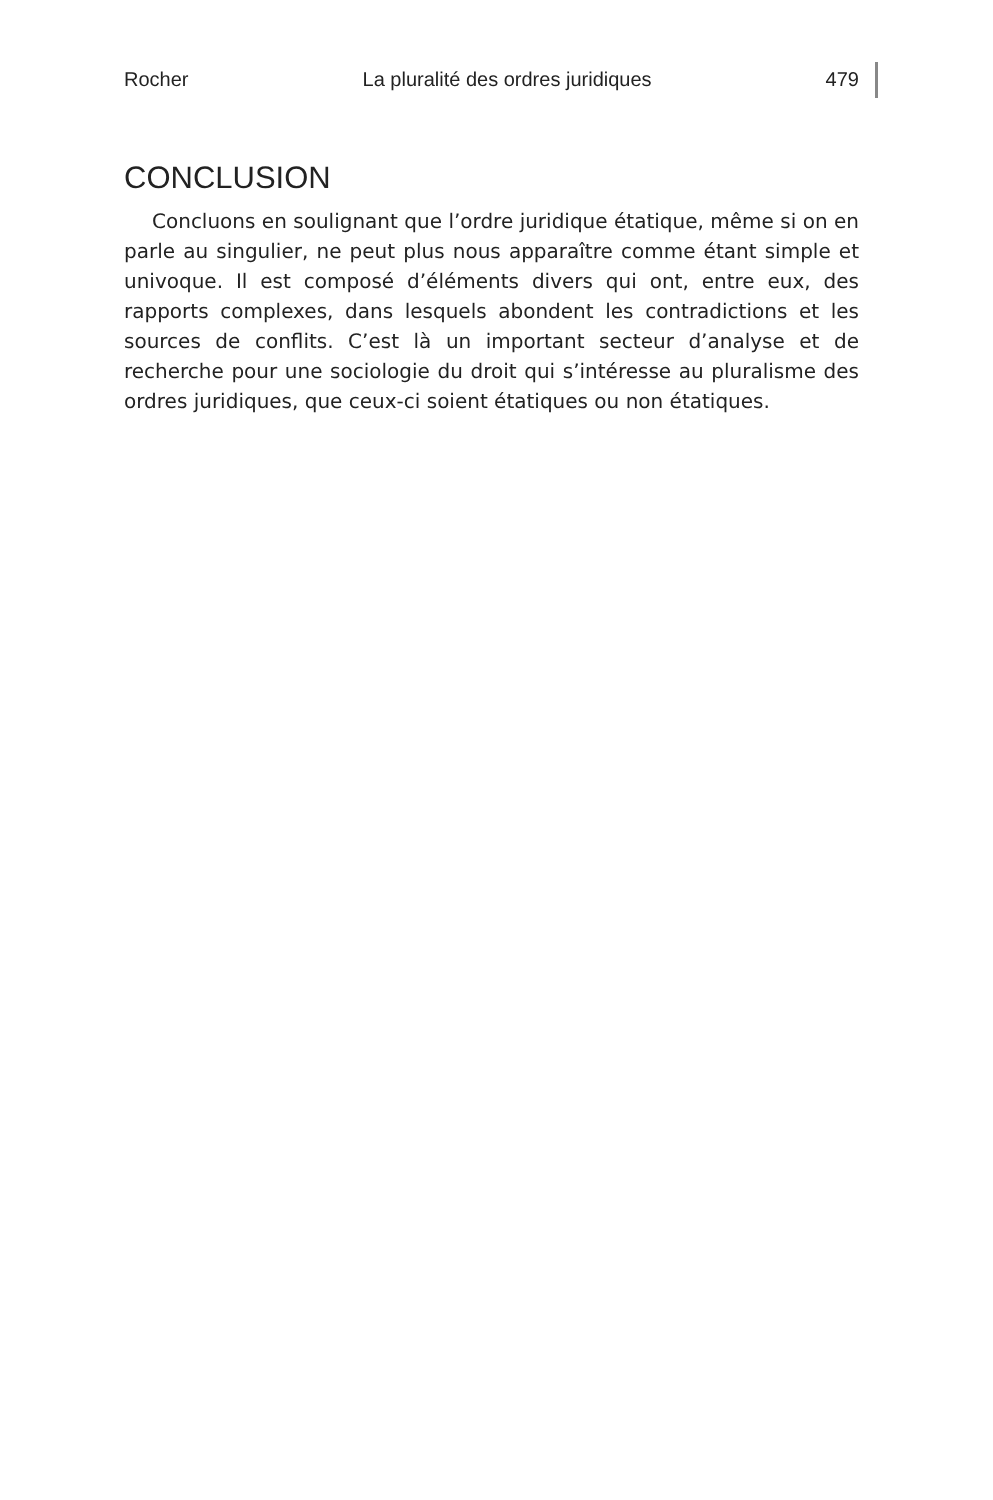Rocher La pluralité des ordres juridiques 479
CONCLUSION
Concluons en soulignant que l’ordre juridique étatique, même si on en parle au singulier, ne peut plus nous apparaître comme étant simple et univoque. Il est composé d’éléments divers qui ont, entre eux, des rapports complexes, dans lesquels abondent les contradictions et les sources de conflits. C’est là un important secteur d’analyse et de recherche pour une sociologie du droit qui s’intéresse au pluralisme des ordres juridiques, que ceux-ci soient étatiques ou non étatiques.